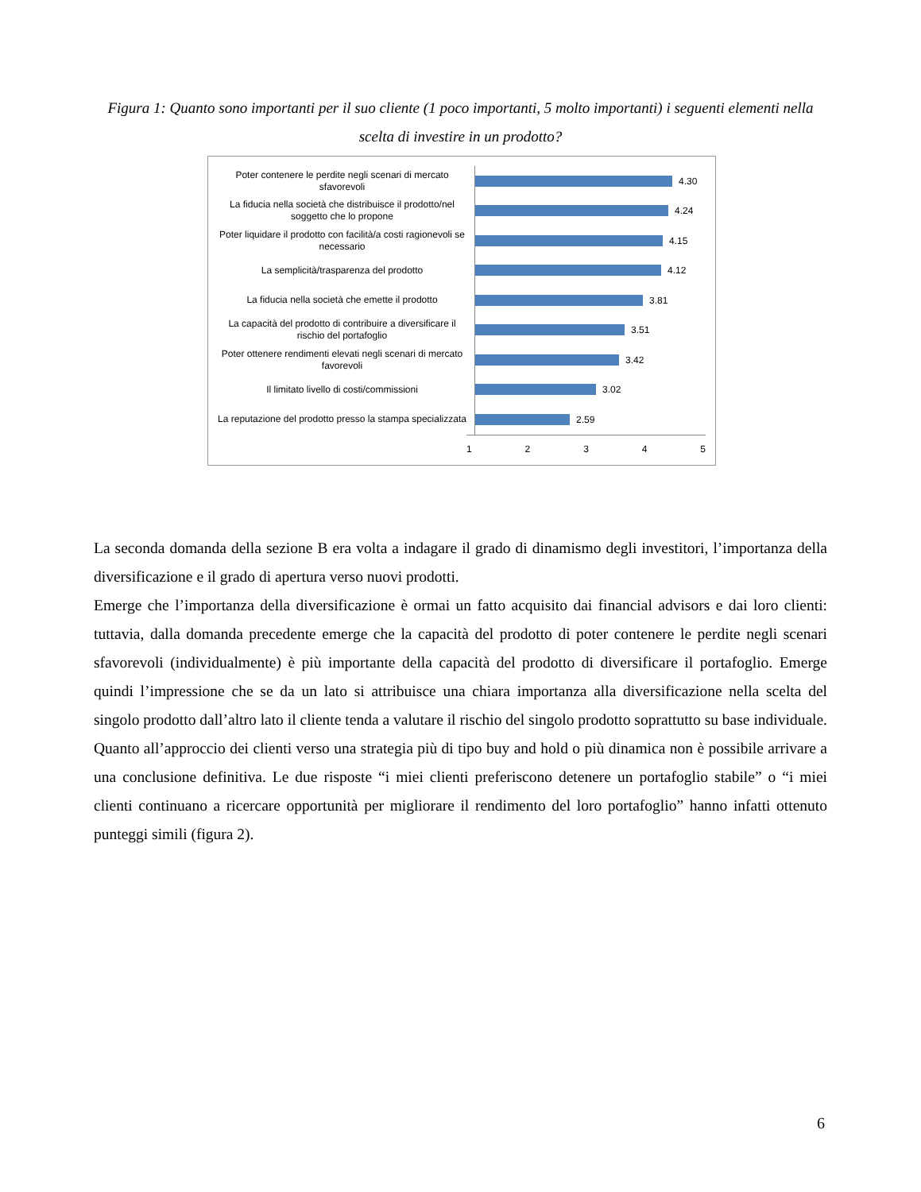Figura 1: Quanto sono importanti per il suo cliente (1 poco importanti, 5 molto importanti) i seguenti elementi nella scelta di investire in un prodotto?
Poter contenere le perdite negli scenari di mercato sfavorevoli
4.30
La fiducia nella società che distribuisce il prodotto/nel soggetto che lo propone
4.24
Poter liquidare il prodotto con facilità/a costi ragionevoli se necessario
4.15
La semplicità/trasparenza del prodotto
4.12
La fiducia nella società che emette il prodotto
3.81
La capacità del prodotto di contribuire a diversificare il rischio del portafoglio
3.51
Poter ottenere rendimenti elevati negli scenari di mercato favorevoli
3.42
Il limitato livello di costi/commissioni
3.02
La reputazione del prodotto presso la stampa specializzata
2.59
1 2 3 4 5
La seconda domanda della sezione B era volta a indagare il grado di dinamismo degli investitori, l’importanza della diversificazione e il grado di apertura verso nuovi prodotti.
Emerge che l’importanza della diversificazione è ormai un fatto acquisito dai financial advisors e dai loro clienti: tuttavia, dalla domanda precedente emerge che la capacità del prodotto di poter contenere le perdite negli scenari sfavorevoli (individualmente) è più importante della capacità del prodotto di diversificare il portafoglio. Emerge quindi l’impressione che se da un lato si attribuisce una chiara importanza alla diversificazione nella scelta del singolo prodotto dall’altro lato il cliente tenda a valutare il rischio del singolo prodotto soprattutto su base individuale. Quanto all’approccio dei clienti verso una strategia più di tipo buy and hold o più dinamica non è possibile arrivare a una conclusione definitiva. Le due risposte “i miei clienti preferiscono detenere un portafoglio stabile” o “i miei clienti continuano a ricercare opportunità per migliorare il rendimento del loro portafoglio” hanno infatti ottenuto punteggi simili (figura 2).
6